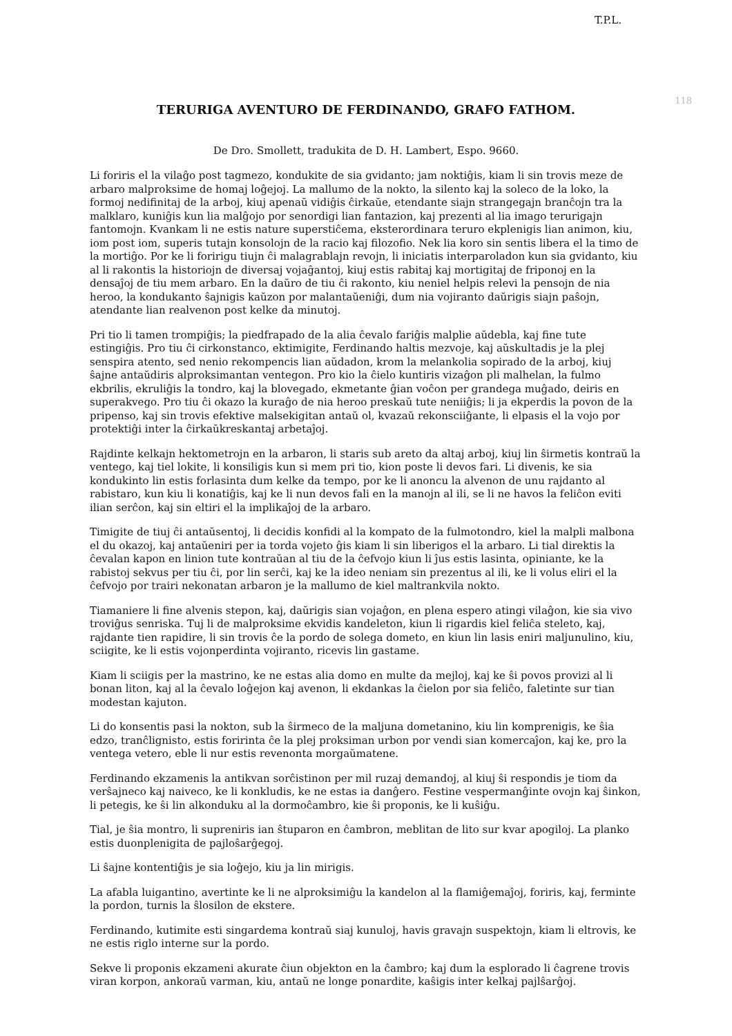T.P.L.
118
TERURIGA AVENTURO DE FERDINANDO, GRAFO FATHOM.
De Dro. Smollett, tradukita de D. H. Lambert, Espo. 9660.
Li foriris el la vilaĝo post tagmezo, kondukite de sia gvidanto; jam noktiĝis, kiam li sin trovis meze de arbaro malproksime de homaj loĝejoj. La mallumo de la nokto, la silento kaj la soleco de la loko, la formoj nedifinitaj de la arboj, kiuj apenaŭ vidiĝis ĉirkaŭe, etendante siajn strangegajn branĉojn tra la malklaro, kuniĝis kun lia malĝojo por senordigi lian fantazion, kaj prezenti al lia imago terurigajn fantomojn. Kvankam li ne estis nature superstiĉema, eksterordinara teruro ekplenigis lian animon, kiu, iom post iom, superis tutajn konsolojn de la racio kaj filozofio. Nek lia koro sin sentis libera el la timo de la mortiĝo. Por ke li foririgu tiujn ĉi malagrablajn revojn, li iniciatis interparoladon kun sia gvidanto, kiu al li rakontis la historiojn de diversaj vojaĝantoj, kiuj estis rabitaj kaj mortigitaj de friponoj en la densaĵoj de tiu mem arbaro. En la daŭro de tiu ĉi rakonto, kiu neniel helpis relevi la pensojn de nia heroo, la kondukanto ŝajnigis kaŭzon por malantaŭeniĝi, dum nia vojiranto daŭrigis siajn paŝojn, atendante lian realvenon post kelke da minutoj.
Pri tio li tamen trompiĝis; la piedfrapado de la alia ĉevalo fariĝis malplie aŭdebla, kaj fine tute estingiĝis. Pro tiu ĉi cirkonstanco, ektimigite, Ferdinando haltis mezvoje, kaj aŭskultadis je la plej senspira atento, sed nenio rekompencis lian aŭdadon, krom la melankolia sopirado de la arboj, kiuj ŝajne antaŭdiris alproksimantan ventegon. Pro kio la ĉielo kuntiris vizaĝon pli malhelan, la fulmo ekbrilis, ekruliĝis la tondro, kaj la blovegado, ekmetante ĝian voĉon per grandega muĝado, deiris en superakvego. Pro tiu ĉi okazo la kuraĝo de nia heroo preskaŭ tute neniiĝis; li ja ekperdis la povon de la pripenso, kaj sin trovis efektive malsekigitan antaŭ ol, kvazaŭ rekonsciiĝante, li elpasis el la vojo por protektiĝi inter la ĉirkaŭkreskantaj arbetaĵoj.
Rajdinte kelkajn hektometrojn en la arbaron, li staris sub areto da altaj arboj, kiuj lin ŝirmetis kontraŭ la ventego, kaj tiel lokite, li konsiligis kun si mem pri tio, kion poste li devos fari. Li divenis, ke sia kondukinto lin estis forlasinta dum kelke da tempo, por ke li anoncu la alvenon de unu rajdanto al rabistaro, kun kiu li konatiĝis, kaj ke li nun devos fali en la manojn al ili, se li ne havos la feliĉon eviti ilian serĉon, kaj sin eltiri el la implikaĵoj de la arbaro.
Timigite de tiuj ĉi antaŭsentoj, li decidis konfidi al la kompato de la fulmotondro, kiel la malpli malbona el du okazoj, kaj antaŭeniri per ia torda vojeto ĝis kiam li sin liberigos el la arbaro. Li tial direktis la ĉevalan kapon en linion tute kontraŭan al tiu de la ĉefvojo kiun li ĵus estis lasinta, opiniante, ke la rabistoj sekvus per tiu ĉi, por lin serĉi, kaj ke la ideo neniam sin prezentus al ili, ke li volus eliri el la ĉefvojo por trairi nekonatan arbaron je la mallumo de kiel maltrankvila nokto.
Tiamaniere li fine alvenis stepon, kaj, daŭrigis sian vojaĝon, en plena espero atingi vilaĝon, kie sia vivo troviĝus senriska. Tuj li de malproksime ekvidis kandeleton, kiun li rigardis kiel feliĉa steleto, kaj, rajdante tien rapidire, li sin trovis ĉe la pordo de solega dometo, en kiun lin lasis eniri maljunulino, kiu, sciigite, ke li estis vojonperdinta vojiranto, ricevis lin gastame.
Kiam li sciigis per la mastrino, ke ne estas alia domo en multe da mejloj, kaj ke ŝi povos provizi al li bonan liton, kaj al la ĉevalo loĝejon kaj avenon, li ekdankas la ĉielon por sia feliĉo, faletinte sur tian modestan kajuton.
Li do konsentis pasi la nokton, sub la ŝirmeco de la maljuna dometanino, kiu lin komprenigis, ke ŝia edzo, tranĉlignisto, estis foririnta ĉe la plej proksiman urbon por vendi sian komercaĵon, kaj ke, pro la ventega vetero, eble li nur estis revenonta morgaŭmatene.
Ferdinando ekzamenis la antikvan sorĉistinon per mil ruzaj demandoj, al kiuj ŝi respondis je tiom da verŝajneco kaj naiveco, ke li konkludis, ke ne estas ia danĝero. Festine vespermanĝinte ovojn kaj ŝinkon, li petegis, ke ŝi lin alkonduku al la dormoĉambro, kie ŝi proponis, ke li kuŝiĝu.
Tial, je ŝia montro, li supreniris ian ŝtuparon en ĉambron, meblitan de lito sur kvar apogiloj. La planko estis duonplenigita de pajloŝarĝegoj.
Li ŝajne kontentiĝis je sia loĝejo, kiu ja lin mirigis.
La afabla luigantino, avertinte ke li ne alproksimiĝu la kandelon al la flamiĝemaĵoj, foriris, kaj, ferminte la pordon, turnis la ŝlosilon de ekstere.
Ferdinando, kutimite esti singardema kontraŭ siaj kunuloj, havis gravajn suspektojn, kiam li eltrovis, ke ne estis riglo interne sur la pordo.
Sekve li proponis ekzameni akurate ĉiun objekton en la ĉambro; kaj dum la esplorado li ĉagrene trovis viran korpon, ankoraŭ varman, kiu, antaŭ ne longe ponardite, kaŝigis inter kelkaj pajlŝarĝoj.